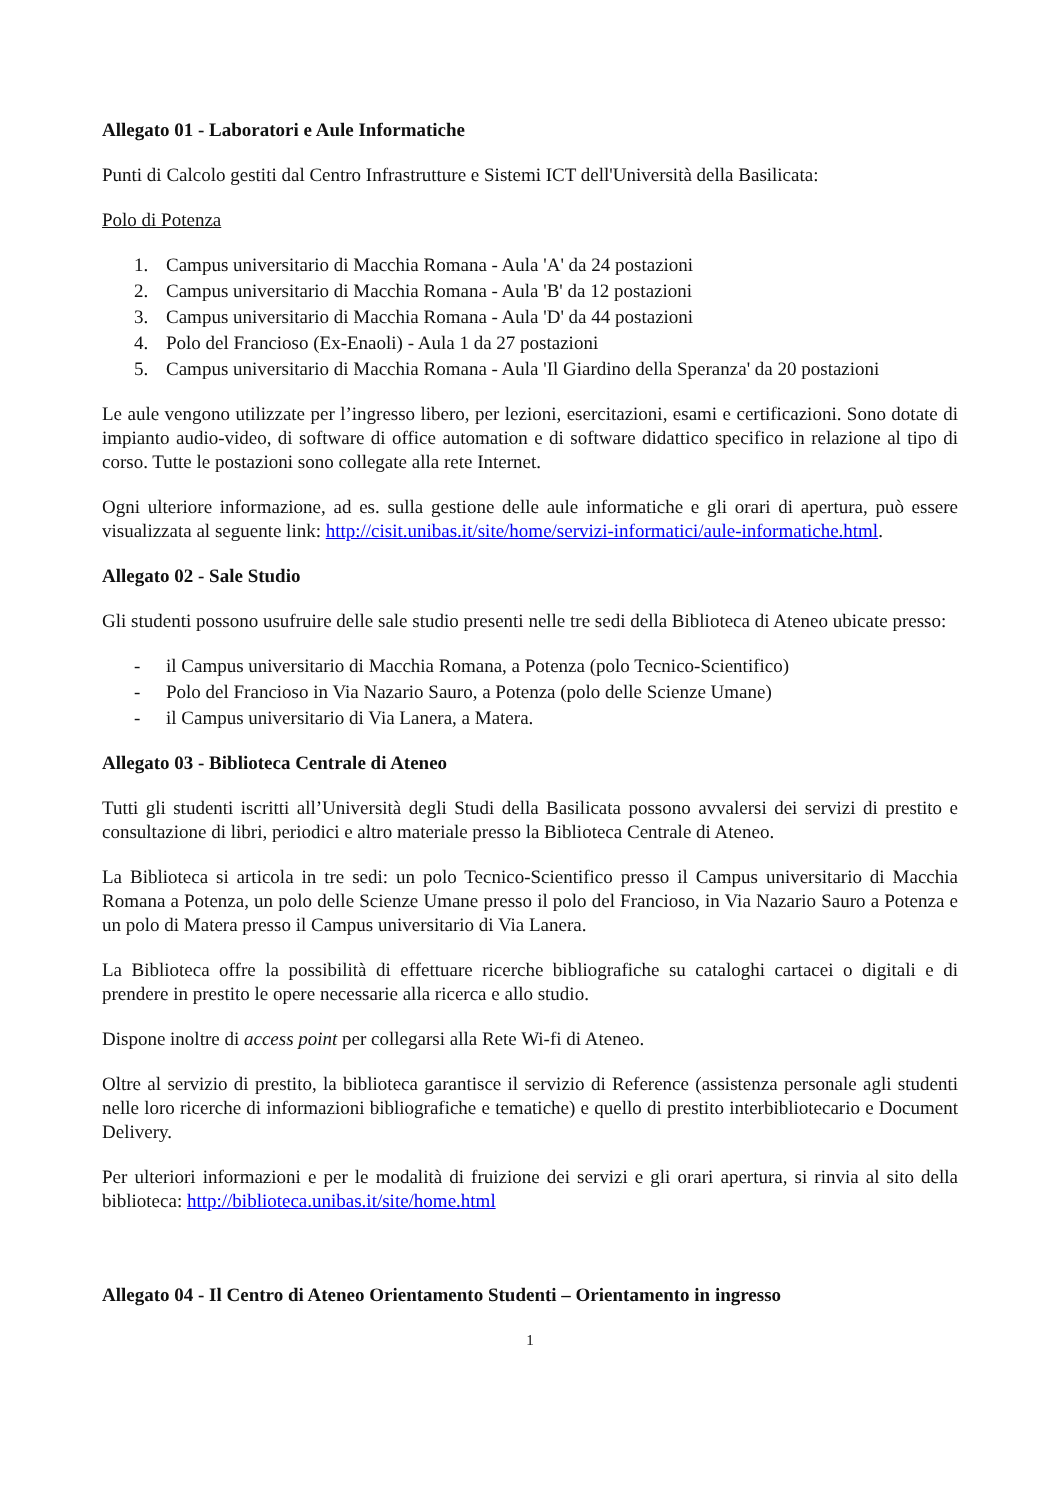Allegato 01 - Laboratori e Aule Informatiche
Punti di Calcolo gestiti dal Centro Infrastrutture e Sistemi ICT dell'Università della Basilicata:
Polo di Potenza
1. Campus universitario di Macchia Romana - Aula 'A' da 24 postazioni
2. Campus universitario di Macchia Romana - Aula 'B' da 12 postazioni
3. Campus universitario di Macchia Romana - Aula 'D' da 44 postazioni
4. Polo del Francioso (Ex-Enaoli) - Aula 1 da 27 postazioni
5. Campus universitario di Macchia Romana - Aula 'Il Giardino della Speranza' da 20 postazioni
Le aule vengono utilizzate per l’ingresso libero, per lezioni, esercitazioni, esami e certificazioni. Sono dotate di impianto audio-video, di software di office automation e di software didattico specifico in relazione al tipo di corso. Tutte le postazioni sono collegate alla rete Internet.
Ogni ulteriore informazione, ad es. sulla gestione delle aule informatiche e gli orari di apertura, può essere visualizzata al seguente link: http://cisit.unibas.it/site/home/servizi-informatici/aule-informatiche.html.
Allegato 02 - Sale Studio
Gli studenti possono usufruire delle sale studio presenti nelle tre sedi della Biblioteca di Ateneo ubicate presso:
- il Campus universitario di Macchia Romana, a Potenza (polo Tecnico-Scientifico)
- Polo del Francioso in Via Nazario Sauro, a Potenza (polo delle Scienze Umane)
- il Campus universitario di Via Lanera, a Matera.
Allegato 03 - Biblioteca Centrale di Ateneo
Tutti gli studenti iscritti all’Università degli Studi della Basilicata possono avvalersi dei servizi di prestito e consultazione di libri, periodici e altro materiale presso la Biblioteca Centrale di Ateneo.
La Biblioteca si articola in tre sedi: un polo Tecnico-Scientifico presso il Campus universitario di Macchia Romana a Potenza, un polo delle Scienze Umane presso il polo del Francioso, in Via Nazario Sauro a Potenza e un polo di Matera presso il Campus universitario di Via Lanera.
La Biblioteca offre la possibilità di effettuare ricerche bibliografiche su cataloghi cartacei o digitali e di prendere in prestito le opere necessarie alla ricerca e allo studio.
Dispone inoltre di access point per collegarsi alla Rete Wi-fi di Ateneo.
Oltre al servizio di prestito, la biblioteca garantisce il servizio di Reference (assistenza personale agli studenti nelle loro ricerche di informazioni bibliografiche e tematiche) e quello di prestito interbibliotecario e Document Delivery.
Per ulteriori informazioni e per le modalità di fruizione dei servizi e gli orari apertura, si rinvia al sito della biblioteca: http://biblioteca.unibas.it/site/home.html
Allegato 04 - Il Centro di Ateneo Orientamento Studenti – Orientamento in ingresso
1